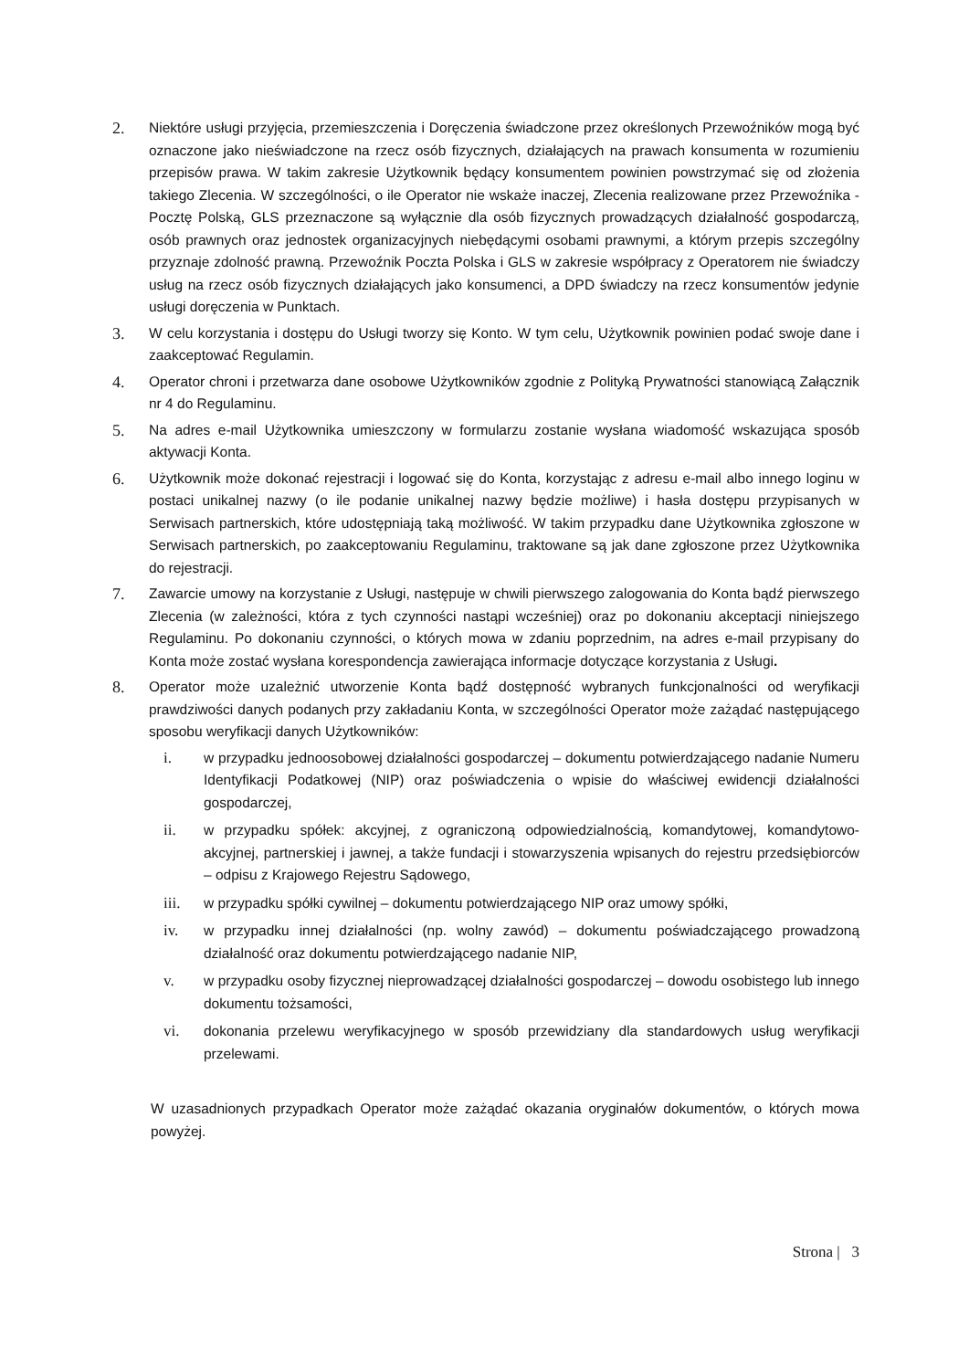2.
Niektóre usługi przyjęcia, przemieszczenia i Doręczenia świadczone przez określonych Przewoźników mogą być oznaczone jako nieświadczone na rzecz osób fizycznych, działających na prawach konsumenta w rozumieniu przepisów prawa. W takim zakresie Użytkownik będący konsumentem powinien powstrzymać się od złożenia takiego Zlecenia. W szczególności, o ile Operator nie wskaże inaczej, Zlecenia realizowane przez Przewoźnika - Pocztę Polską, GLS przeznaczone są wyłącznie dla osób fizycznych prowadzących działalność gospodarczą, osób prawnych oraz jednostek organizacyjnych niebędącymi osobami prawnymi, a którym przepis szczególny przyznaje zdolność prawną. Przewoźnik Poczta Polska i GLS w zakresie współpracy z Operatorem nie świadczy usług na rzecz osób fizycznych działających jako konsumenci, a DPD świadczy na rzecz konsumentów jedynie usługi doręczenia w Punktach.
3.
W celu korzystania i dostępu do Usługi tworzy się Konto. W tym celu, Użytkownik powinien podać swoje dane i zaakceptować Regulamin.
4.
Operator chroni i przetwarza dane osobowe Użytkowników zgodnie z Polityką Prywatności stanowiącą Załącznik nr 4 do Regulaminu.
5.
Na adres e-mail Użytkownika umieszczony w formularzu zostanie wysłana wiadomość wskazująca sposób aktywacji Konta.
6.
Użytkownik może dokonać rejestracji i logować się do Konta, korzystając z adresu e-mail albo innego loginu w postaci unikalnej nazwy (o ile podanie unikalnej nazwy będzie możliwe) i hasła dostępu przypisanych w Serwisach partnerskich, które udostępniają taką możliwość. W takim przypadku dane Użytkownika zgłoszone w Serwisach partnerskich, po zaakceptowaniu Regulaminu, traktowane są jak dane zgłoszone przez Użytkownika do rejestracji.
7.
Zawarcie umowy na korzystanie z Usługi, następuje w chwili pierwszego zalogowania do Konta bądź pierwszego Zlecenia (w zależności, która z tych czynności nastąpi wcześniej) oraz po dokonaniu akceptacji niniejszego Regulaminu. Po dokonaniu czynności, o których mowa w zdaniu poprzednim, na adres e-mail przypisany do Konta może zostać wysłana korespondencja zawierająca informacje dotyczące korzystania z Usługi.
8.
Operator może uzależnić utworzenie Konta bądź dostępność wybranych funkcjonalności od weryfikacji prawdziwości danych podanych przy zakładaniu Konta, w szczególności Operator może zażądać następującego sposobu weryfikacji danych Użytkowników:
i. w przypadku jednoosobowej działalności gospodarczej – dokumentu potwierdzającego nadanie Numeru Identyfikacji Podatkowej (NIP) oraz poświadczenia o wpisie do właściwej ewidencji działalności gospodarczej,
ii. w przypadku spółek: akcyjnej, z ograniczoną odpowiedzialnością, komandytowej, komandytowo-akcyjnej, partnerskiej i jawnej, a także fundacji i stowarzyszenia wpisanych do rejestru przedsiębiorców – odpisu z Krajowego Rejestru Sądowego,
iii. w przypadku spółki cywilnej – dokumentu potwierdzającego NIP oraz umowy spółki,
iv. w przypadku innej działalności (np. wolny zawód) – dokumentu poświadczającego prowadzoną działalność oraz dokumentu potwierdzającego nadanie NIP,
v. w przypadku osoby fizycznej nieprowadzącej działalności gospodarczej – dowodu osobistego lub innego dokumentu tożsamości,
vi. dokonania przelewu weryfikacyjnego w sposób przewidziany dla standardowych usług weryfikacji przelewami.
W uzasadnionych przypadkach Operator może zażądać okazania oryginałów dokumentów, o których mowa powyżej.
Strona | 3